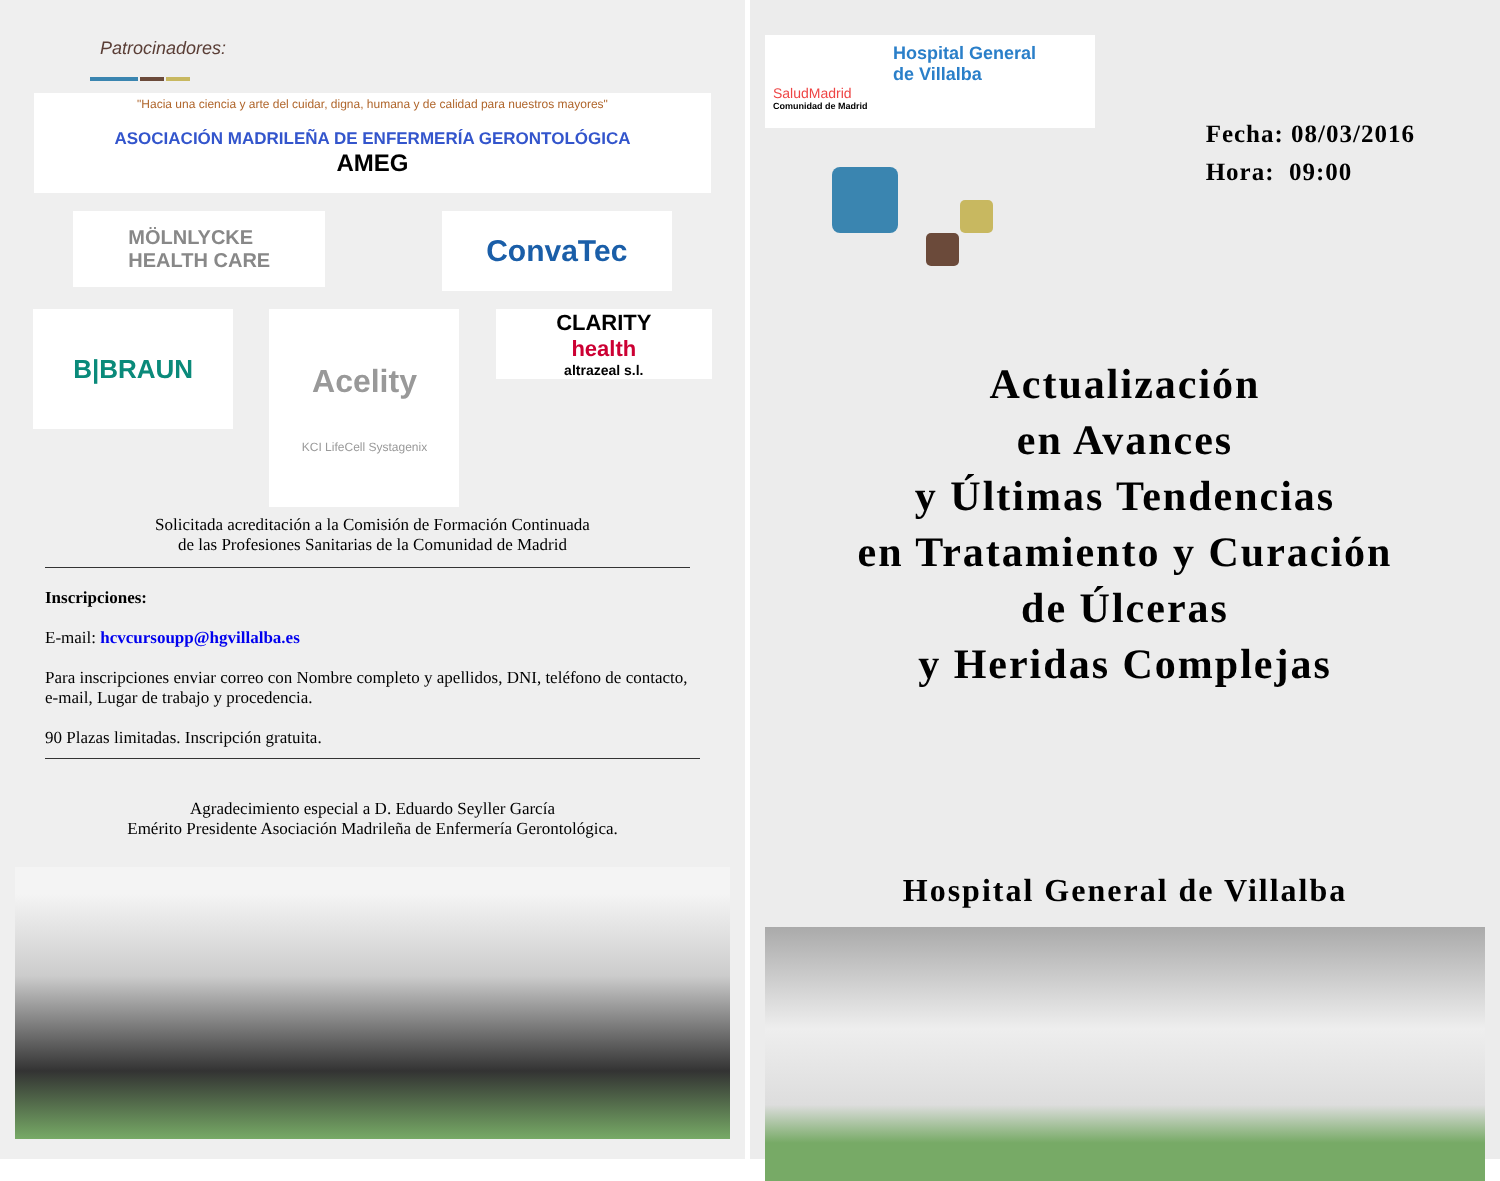Patrocinadores:
"Hacia una ciencia y arte del cuidar, digna, humana y de calidad para nuestros mayores"
ASOCIACIÓN MADRILEÑA DE ENFERMERÍA GERONTOLÓGICA
AMEG
MÖLNLYCKE
HEALTH CARE
ConvaTec
B|BRAUN
Acelity
KCI LifeCell Systagenix
CLARITY
health
altrazeal s.l.
Solicitada acreditación a la Comisión de Formación Continuada
de las Profesiones Sanitarias de la Comunidad de Madrid
Inscripciones:
E-mail: hcvcursoupp@hgvillalba.es
Para inscripciones enviar correo con Nombre completo y apellidos, DNI, teléfono de contacto, e-mail, Lugar de trabajo y procedencia.
90 Plazas limitadas. Inscripción gratuita.
Agradecimiento especial a D. Eduardo Seyller García
Emérito Presidente Asociación Madrileña de Enfermería Gerontológica.
Hospital General
de Villalba
SaludMadrid
Comunidad de Madrid
Fecha: 08/03/2016
Hora: 09:00
Actualización
en Avances
y Últimas Tendencias
en Tratamiento y Curación
de Úlceras
y Heridas Complejas
Hospital General de Villalba